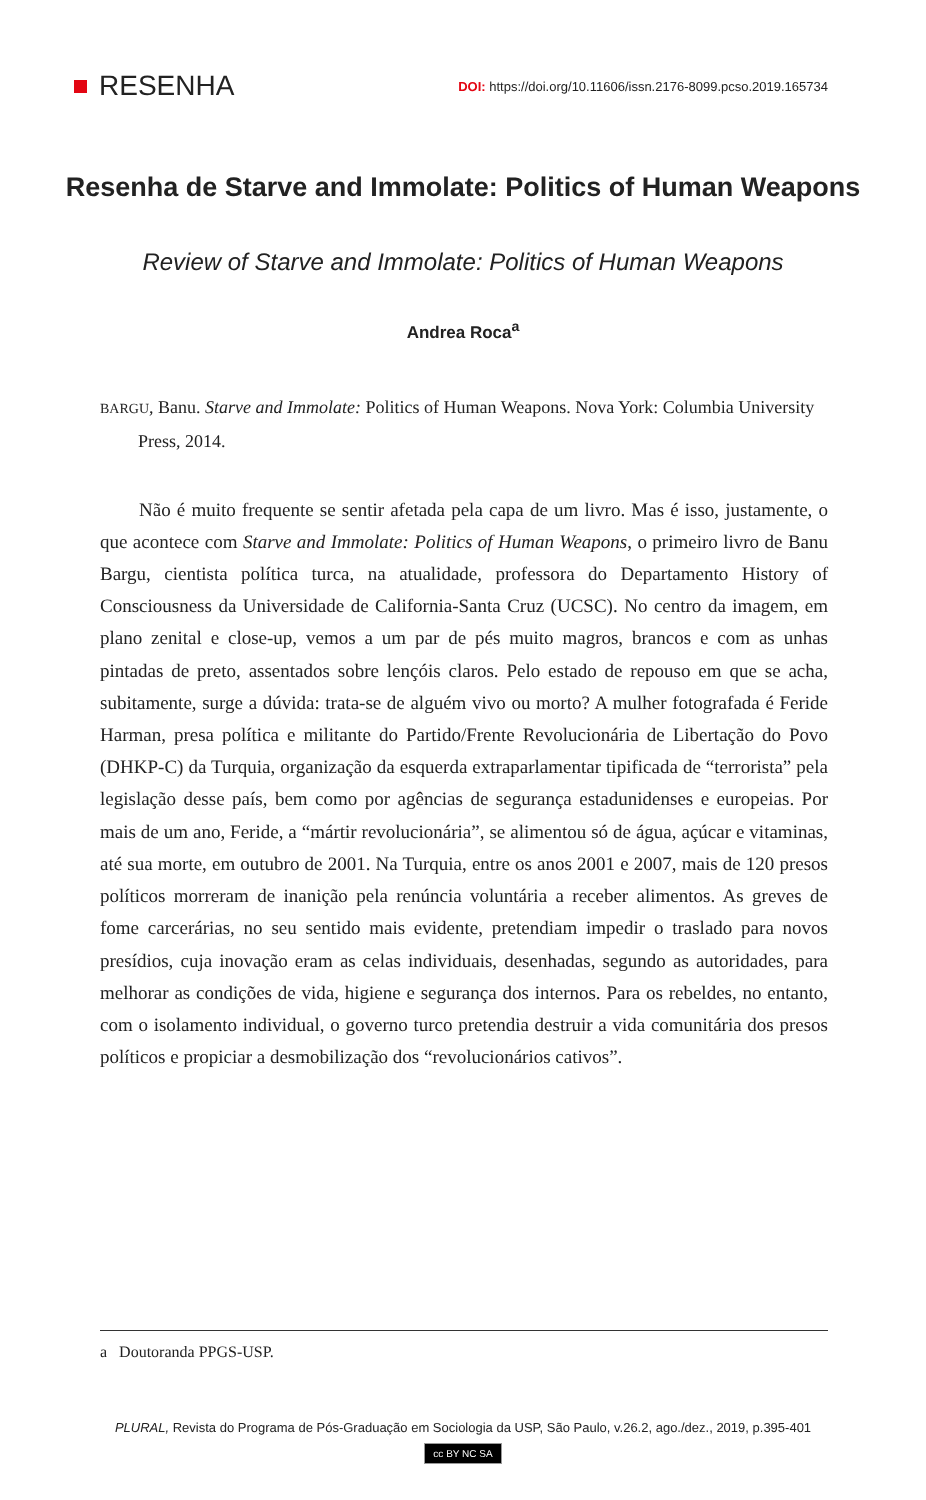RESENHA
DOI: https://doi.org/10.11606/issn.2176-8099.pcso.2019.165734
Resenha de Starve and Immolate: Politics of Human Weapons
Review of Starve and Immolate: Politics of Human Weapons
Andrea Roca<sup>a</sup>
BARGU, Banu. Starve and Immolate: Politics of Human Weapons. Nova York: Columbia University Press, 2014.
Não é muito frequente se sentir afetada pela capa de um livro. Mas é isso, justamente, o que acontece com Starve and Immolate: Politics of Human Weapons, o primeiro livro de Banu Bargu, cientista política turca, na atualidade, professora do Departamento History of Consciousness da Universidade de California-Santa Cruz (UCSC). No centro da imagem, em plano zenital e close-up, vemos a um par de pés muito magros, brancos e com as unhas pintadas de preto, assentados sobre lençóis claros. Pelo estado de repouso em que se acha, subitamente, surge a dúvida: trata-se de alguém vivo ou morto? A mulher fotografada é Feride Harman, presa política e militante do Partido/Frente Revolucionária de Libertação do Povo (DHKP-C) da Turquia, organização da esquerda extraparlamentar tipificada de “terrorista” pela legislação desse país, bem como por agências de segurança estadunidenses e europeias. Por mais de um ano, Feride, a “mártir revolucionária”, se alimentou só de água, açúcar e vitaminas, até sua morte, em outubro de 2001. Na Turquia, entre os anos 2001 e 2007, mais de 120 presos políticos morreram de inanição pela renúncia voluntária a receber alimentos. As greves de fome carcerárias, no seu sentido mais evidente, pretendiam impedir o traslado para novos presídios, cuja inovação eram as celas individuais, desenhadas, segundo as autoridades, para melhorar as condições de vida, higiene e segurança dos internos. Para os rebeldes, no entanto, com o isolamento individual, o governo turco pretendia destruir a vida comunitária dos presos políticos e propiciar a desmobilização dos “revolucionários cativos”.
a Doutoranda PPGS-USP.
PLURAL, Revista do Programa de Pós-Graduação em Sociologia da USP, São Paulo, v.26.2, ago./dez., 2019, p.395-401
cc BY NC SA